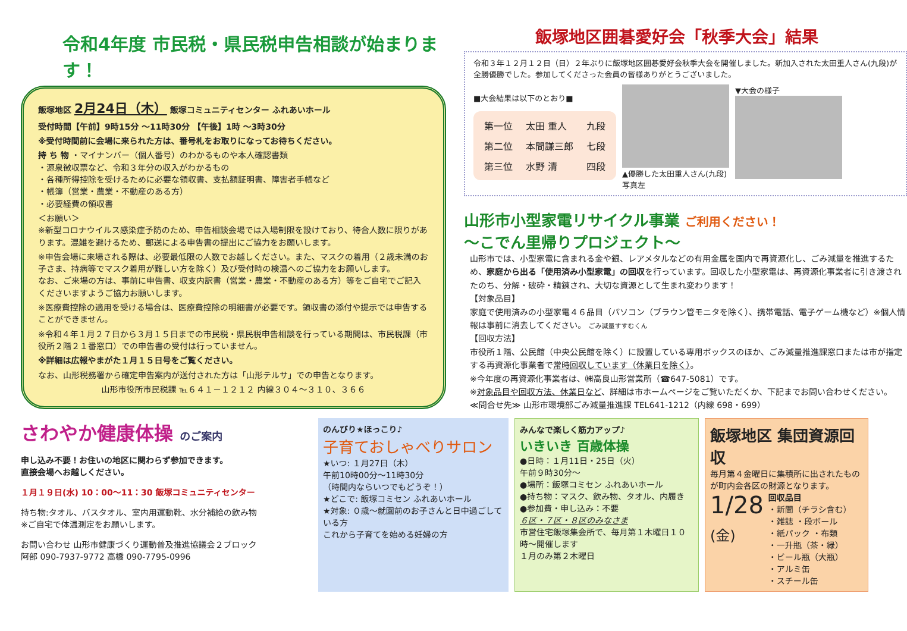令和4年度 市民税・県民税申告相談が始まります！
飯塚地区 2月24日（木） 飯塚コミュニティセンター ふれあいホール
受付時間【午前】9時15分 ～11時30分 【午後】1時 ～3時30分
※受付時間前に会場に来られた方は、番号札をお取りになってお待ちください。
持 ち 物 ・マイナンバー（個人番号）のわかるものや本人確認書類
・源泉徴収票など、令和３年分の収入がわかるもの
・各種所得控除を受けるために必要な領収書、支払額証明書、障害者手帳など
・帳簿（営業・農業・不動産のある方）
・必要経費の領収書
＜お願い＞
※新型コロナウイルス感染症予防のため、申告相談会場では入場制限を設けており、待合人数に限りがあります。混雑を避けるため、郵送による申告書の提出にご協力をお願いします。
※申告会場に来場される際は、必要最低限の人数でお越しください。また、マスクの着用（２歳未満のお子さま、持病等でマスク着用が難しい方を除く）及び受付時の検温へのご協力をお願いします。
なお、ご来場の方は、事前に申告書、収支内訳書（営業・農業・不動産のある方）等をご自宅でご記入くださいますようご協力お願いします。
※医療費控除の適用を受ける場合は、医療費控除の明細書が必要です。領収書の添付や提示では申告することができません。
※令和４年１月２７日から３月１５日までの市民税・県民税申告相談を行っている期間は、市民税課（市役所２階２１番窓口）での申告書の受付は行っていません。
※詳細は広報やまがた１月１５日号をご覧ください。
なお、山形税務署から確定申告案内が送付された方は「山形テルサ」での申告となります。
山形市役所市民税課 ℡６４１－１２１２ 内線３０４～３１０、３６６
飯塚地区囲碁愛好会「秋季大会」結果
令和３年１２月１２日（日）２年ぶりに飯塚地区囲碁愛好会秋季大会を開催しました。新加入された太田重人さん(九段)が全勝優勝でした。参加してくださった会員の皆様ありがとうございました。
■大会結果は以下のとおり■
| 第一位 | 太田 重人 | 九段 |
| 第二位 | 本間謙三郎 | 七段 |
| 第三位 | 水野 清 | 四段 |
▲優勝した太田重人さん(九段)
写真左
▼大会の様子
山形市小型家電リサイクル事業 ご利用ください！
～こでん里帰りプロジェクト～
山形市では、小型家電に含まれる金や銀、レアメタルなどの有用金属を国内で再資源化し、ごみ減量を推進するため、家庭から出る「使用済み小型家電」の回収を行っています。回収した小型家電は、再資源化事業者に引き渡されたのち、分解・破砕・精錬され、大切な資源として生まれ変わります！
【対象品目】
家庭で使用済みの小型家電４６品目（パソコン（ブラウン管モニタを除く）、携帯電話、電子ゲーム機など）※個人情報は事前に消去してください。 ごみ減量すすむくん
【回収方法】
市役所１階、公民館（中央公民館を除く）に設置している専用ボックスのほか、ごみ減量推進課窓口または市が指定する再資源化事業者で常時回収しています（休業日を除く）。
※今年度の再資源化事業者は、㈱高良山形営業所（☎647-5081）です。
※対象品目や回収方法、休業日など、詳細は市ホームページをご覧いただくか、下記までお問い合わせください。
≪問合せ先≫ 山形市環境部ごみ減量推進課 TEL641-1212（内線 698・699）
さわやか健康体操 のご案内
申し込み不要！お住いの地区に関わらず参加できます。
直接会場へお越しください。
１月１９日(水) 10：00～11：30 飯塚コミュニティセンター
持ち物:タオル、バスタオル、室内用運動靴、水分補給の飲み物
※ご自宅で体温測定をお願いします。
お問い合わせ 山形市健康づくり運動普及推進協議会２ブロック
阿部 090-7937-9772 高橋 090-7795-0996
のんびり★ほっこり♪
子育ておしゃべりサロン
★いつ: １月27日（木）
午前10時00分～11時30分
（時間内ならいつでもどうぞ！）
★どこで: 飯塚コミセン ふれあいホール
★対象: ０歳～就園前のお子さんと日中過ごしている方
これから子育てを始める妊婦の方
みんなで楽しく筋力アップ♪
いきいき 百歳体操
●日時：１月11日・25日（火）
午前９時30分～
●場所：飯塚コミセン ふれあいホール
●持ち物：マスク、飲み物、タオル、内履き
●参加費・申し込み：不要
６区・７区・８区のみなさま
市営住宅飯塚集会所で、毎月第１木曜日１０時～開催します
１月のみ第２木曜日
飯塚地区 集団資源回収
毎月第４金曜日に集積所に出されたものが町内会各区の財源となります。
1/28
(金)
回収品目
・新聞（チラシ含む）
・雑誌 ・段ボール
・紙パック ・布類
・一升瓶（茶・緑）
・ビール瓶（大瓶）
・アルミ缶
・スチール缶